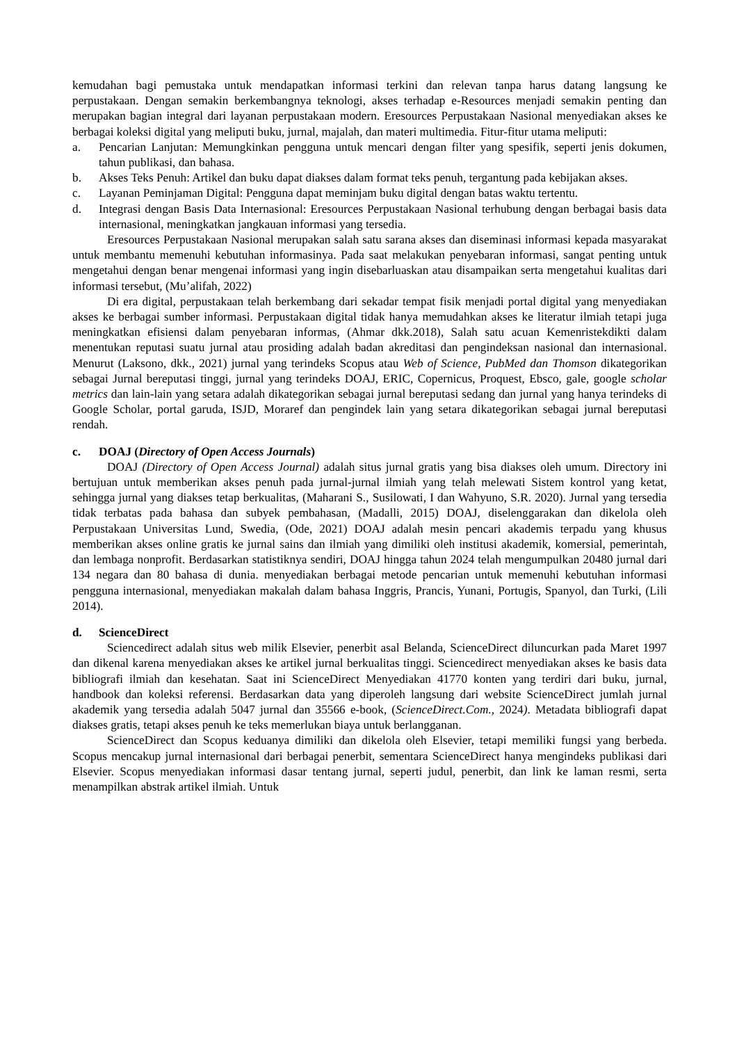kemudahan bagi pemustaka untuk mendapatkan informasi terkini dan relevan tanpa harus datang langsung ke perpustakaan. Dengan semakin berkembangnya teknologi, akses terhadap e-Resources menjadi semakin penting dan merupakan bagian integral dari layanan perpustakaan modern. Eresources Perpustakaan Nasional menyediakan akses ke berbagai koleksi digital yang meliputi buku, jurnal, majalah, dan materi multimedia. Fitur-fitur utama meliputi:
a. Pencarian Lanjutan: Memungkinkan pengguna untuk mencari dengan filter yang spesifik, seperti jenis dokumen, tahun publikasi, dan bahasa.
b. Akses Teks Penuh: Artikel dan buku dapat diakses dalam format teks penuh, tergantung pada kebijakan akses.
c. Layanan Peminjaman Digital: Pengguna dapat meminjam buku digital dengan batas waktu tertentu.
d. Integrasi dengan Basis Data Internasional: Eresources Perpustakaan Nasional terhubung dengan berbagai basis data internasional, meningkatkan jangkauan informasi yang tersedia.
Eresources Perpustakaan Nasional merupakan salah satu sarana akses dan diseminasi informasi kepada masyarakat untuk membantu memenuhi kebutuhan informasinya. Pada saat melakukan penyebaran informasi, sangat penting untuk mengetahui dengan benar mengenai informasi yang ingin disebarluaskan atau disampaikan serta mengetahui kualitas dari informasi tersebut, (Mu’alifah, 2022)
Di era digital, perpustakaan telah berkembang dari sekadar tempat fisik menjadi portal digital yang menyediakan akses ke berbagai sumber informasi. Perpustakaan digital tidak hanya memudahkan akses ke literatur ilmiah tetapi juga meningkatkan efisiensi dalam penyebaran informas, (Ahmar dkk.2018), Salah satu acuan Kemenristekdikti dalam menentukan reputasi suatu jurnal atau prosiding adalah badan akreditasi dan pengindeksan nasional dan internasional. Menurut (Laksono, dkk., 2021) jurnal yang terindeks Scopus atau Web of Science, PubMed dan Thomson dikategorikan sebagai Jurnal bereputasi tinggi, jurnal yang terindeks DOAJ, ERIC, Copernicus, Proquest, Ebsco, gale, google scholar metrics dan lain-lain yang setara adalah dikategorikan sebagai jurnal bereputasi sedang dan jurnal yang hanya terindeks di Google Scholar, portal garuda, ISJD, Moraref dan pengindek lain yang setara dikategorikan sebagai jurnal bereputasi rendah.
c. DOAJ (Directory of Open Access Journals)
DOAJ (Directory of Open Access Journal) adalah situs jurnal gratis yang bisa diakses oleh umum. Directory ini bertujuan untuk memberikan akses penuh pada jurnal-jurnal ilmiah yang telah melewati Sistem kontrol yang ketat, sehingga jurnal yang diakses tetap berkualitas, (Maharani S., Susilowati, I dan Wahyuno, S.R. 2020). Jurnal yang tersedia tidak terbatas pada bahasa dan subyek pembahasan, (Madalli, 2015) DOAJ, diselenggarakan dan dikelola oleh Perpustakaan Universitas Lund, Swedia, (Ode, 2021) DOAJ adalah mesin pencari akademis terpadu yang khusus memberikan akses online gratis ke jurnal sains dan ilmiah yang dimiliki oleh institusi akademik, komersial, pemerintah, dan lembaga nonprofit. Berdasarkan statistiknya sendiri, DOAJ hingga tahun 2024 telah mengumpulkan 20480 jurnal dari 134 negara dan 80 bahasa di dunia. menyediakan berbagai metode pencarian untuk memenuhi kebutuhan informasi pengguna internasional, menyediakan makalah dalam bahasa Inggris, Prancis, Yunani, Portugis, Spanyol, dan Turki, (Lili 2014).
d. ScienceDirect
Sciencedirect adalah situs web milik Elsevier, penerbit asal Belanda, ScienceDirect diluncurkan pada Maret 1997 dan dikenal karena menyediakan akses ke artikel jurnal berkualitas tinggi. Sciencedirect menyediakan akses ke basis data bibliografi ilmiah dan kesehatan. Saat ini ScienceDirect Menyediakan 41770 konten yang terdiri dari buku, jurnal, handbook dan koleksi referensi. Berdasarkan data yang diperoleh langsung dari website ScienceDirect jumlah jurnal akademik yang tersedia adalah 5047 jurnal dan 35566 e-book, (ScienceDirect.Com., 2024). Metadata bibliografi dapat diakses gratis, tetapi akses penuh ke teks memerlukan biaya untuk berlangganan.
ScienceDirect dan Scopus keduanya dimiliki dan dikelola oleh Elsevier, tetapi memiliki fungsi yang berbeda. Scopus mencakup jurnal internasional dari berbagai penerbit, sementara ScienceDirect hanya mengindeks publikasi dari Elsevier. Scopus menyediakan informasi dasar tentang jurnal, seperti judul, penerbit, dan link ke laman resmi, serta menampilkan abstrak artikel ilmiah. Untuk